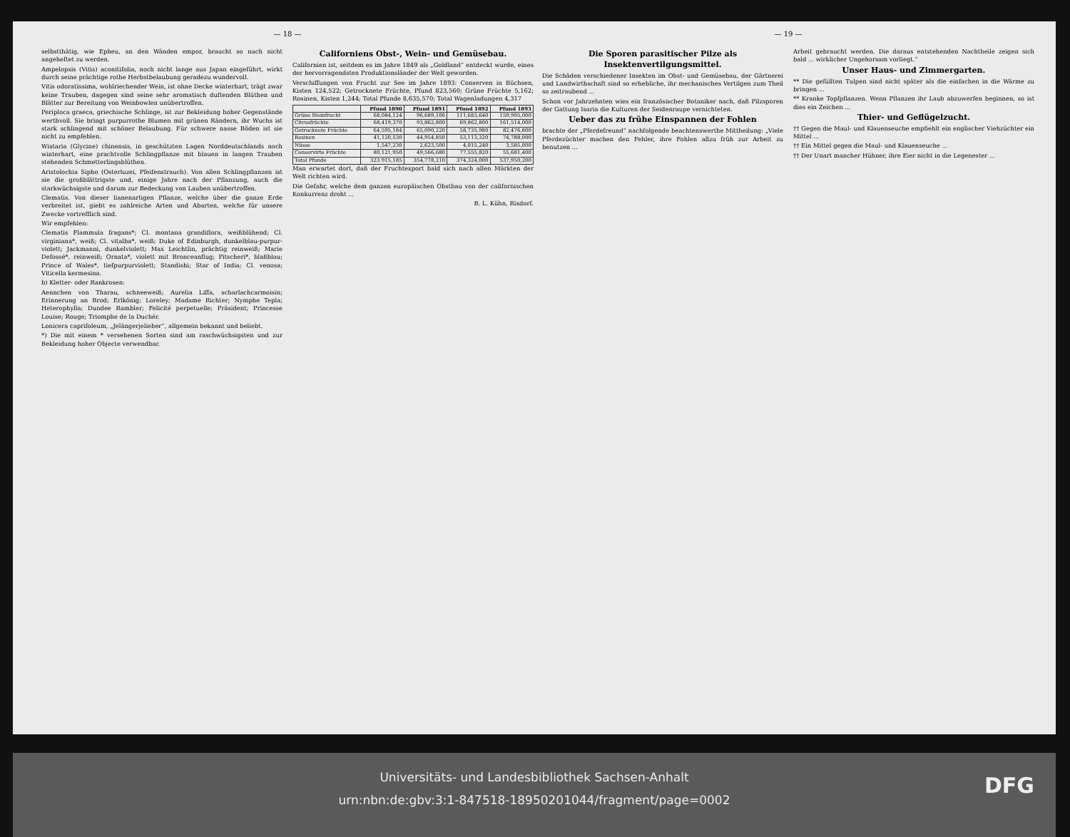— 18 —
selbstthätig, wie Epheu, an den Wänden empor, braucht so nach nicht angeheftet zu werden.
Ampelopsis (Vitis) aconitifolia, noch nicht lange aus Japan eingeführt, wirkt durch seine prächtige rothe Herbstbelaubung geradezu wundervoll.
Vitis odoratissima, wohlriechender Wein, ist ohne Decke winterhart, trägt zwar keine Trauben, dagegen sind seine sehr aromatisch duftenden Blüthen und Blätter zur Bereitung von Weinbowlen unübertroffen.
Periploca graeca, griechische Schlinge, ist zur Bekleidung hoher Gegenstände werthvoll. Sie bringt purpurrothe Blumen mit grünen Rändern, ihr Wuchs ist stark schlingend mit schöner Belaubung. Für schwere nasse Böden ist sie nicht zu empfehlen.
Wistaria (Glycine) chinensis, in geschützten Lagen Norddeutschlands noch winterhart, eine prachtvolle Schlingpflanze mit blauen in langen Trauben stehenden Schmetterlingsblüthen.
Aristolochia Sipho (Osterluzei, Pfeifenstrauch). Von allen Schlingpflanzen ist sie die großblättrigste und, einige Jahre nach der Pflanzung, auch die starkwüchsigste und darum zur Bedeckung von Lauben unübertroffen.
Clematis. Von dieser lianenartigen Pflanze, welche über die ganze Erde verbreitet ist, giebt es zahlreiche Arten und Abarten, welche für unsere Zwecke vortrefflich sind.
Wir empfehlen:
Clematis Flammula fragans*; Cl. montana grandiflora, weißblühend; Cl. virginiana*, weiß; Cl. vitalba*, weiß; Duke of Edinburgh, dunkelblau-purpur-violett; Jackmanni, dunkelviolett; Max Leichtlin, prächtig reinweiß; Marie Defossé*, reinweiß; Ornata*, violett mit Bronceanflug; Pitscheri*, blaßblau; Prince of Wales*, tiefpurpurviolett; Standishi; Star of India; Cl. venosa; Viticella kermesina.
b) Kletter- oder Rankrosen:
Aennchen von Tharau, schneeweiß; Aurelia Liffa, scharlachcarmoisin; Erinnerung an Brod; Erlkönig; Loreley; Madame Richter; Nymphe Tepla; Heterophylla; Dundee Rambler; Felicité perpetuelle; Präsident; Princesse Louise; Rouge; Triomphe de la Duchér.
Lonicera caprifoleum, „Jelängerjelieber“, allgemein bekannt und beliebt.
*) Die mit einem * versehenen Sorten sind am raschwüchsigsten und zur Bekleidung hoher Objecte verwendbar.
Californiens Obst-, Wein- und Gemüsebau.
Californien ist, seitdem es im Jahre 1849 als „Goldland“ entdeckt wurde, eines der hervorragendsten Produktionsländer der Welt geworden.
Verschiffungen von Frucht zur See im Jahre 1893: Conserven in Büchsen, Kisten 124,522; Getrocknete Früchte, Pfund 823,560; Grüne Früchte 5,162; Rosinen, Kisten 1,244; Total Pfunde 8,635,570; Total Wagenladungen 4,317
| | Pfund 1890 | Pfund 1891 | Pfund 1892 | Pfund 1893 |
| --- | --- | --- | --- | --- |
| Grüne Steinfrucht | 68,084,124 | 96,689,100 | 111,683,640 | 159,905,000 |
| Citrusfrüchte | 68,419,370 | 93,862,800 | 69,862,800 | 161,514,000 |
| Getrocknete Früchte | 64,595,184 | 65,090,220 | 58,735,980 | 82,476,800 |
| Rosinen | 41,120,530 | 44,954,850 | 53,113,320 | 74,788,000 |
| Nüsse | 1,547,230 | 2,623,500 | 4,015,240 | 3,585,000 |
| Conservirte Früchte | 80,121,950 | 49,566,680 | 77,555,820 | 55,681,400 |
| Total Pfunde | 323 915,185 | 354,778,210 | 374,324,000 | 537,950,200 |
Man erwartet dort, daß der Fruchtexport bald sich nach allen Märkten der Welt richten wird.
Die Gefahr, welche dem ganzen europäischen Obstbau von der californischen Konkurrenz droht ...
B. L. Kühn, Rixdorf.
— 19 —
Die Sporen parasitischer Pilze als Insektenvertilgungsmittel.
Die Schäden verschiedener Insekten im Obst- und Gemüsebau, der Gärtnerei und Landwirthschaft sind so erhebliche, ihr mechanisches Vertilgen zum Theil so zeitraubend ...
Schon vor Jahrzehnten wies ein französischer Botaniker nach, daß Pilzsporen der Gattung Isaria die Kulturen der Seidenraupe vernichteten.
Ueber das zu frühe Einspannen der Fohlen
brachte der „Pferdefreund“ nachfolgende beachtenswerthe Mittheilung: „Viele Pferdezüchter machen den Fehler, ihre Fohlen allzu früh zur Arbeit zu benutzen ...
Arbeit gebraucht werden. Die daraus entstehenden Nachtheile zeigen sich bald ... wirklicher Ungehorsam vorliegt.“
Unser Haus- und Zimmergarten.
** Die gefüllten Tulpen sind nicht später als die einfachen in die Wärme zu bringen ...
** Kranke Topfpflanzen. Wenn Pflanzen ihr Laub abzuwerfen beginnen, so ist dies ein Zeichen ...
Thier- und Geflügelzucht.
†† Gegen die Maul- und Klauenseuche empfiehlt ein englischer Viehzüchter ein Mittel ...
†† Ein Mittel gegen die Maul- und Klauenseuche ...
†† Der Unart mancher Hühner, ihre Eier nicht in die Legenester ...
Universitäts- und Landesbibliothek Sachsen-Anhalt
urn:nbn:de:gbv:3:1-847518-18950201044/fragment/page=0002
DFG